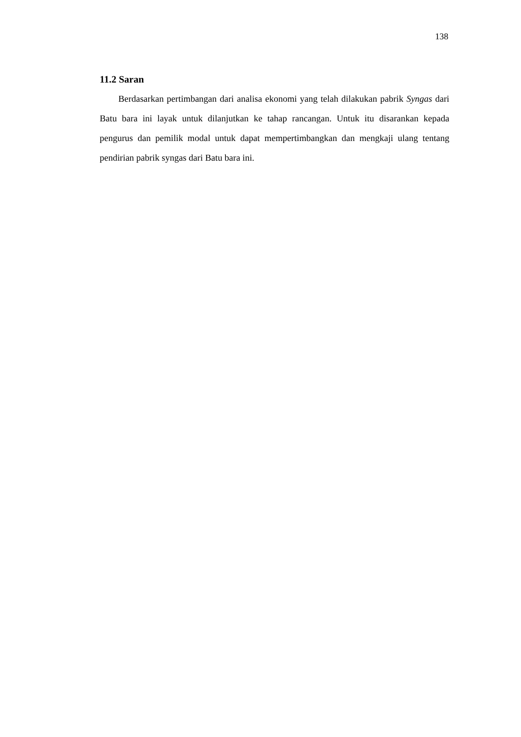138
11.2 Saran
Berdasarkan pertimbangan dari analisa ekonomi yang telah dilakukan pabrik Syngas dari Batu bara ini layak untuk dilanjutkan ke tahap rancangan. Untuk itu disarankan kepada pengurus dan pemilik modal untuk dapat mempertimbangkan dan mengkaji ulang tentang pendirian pabrik syngas dari Batu bara ini.